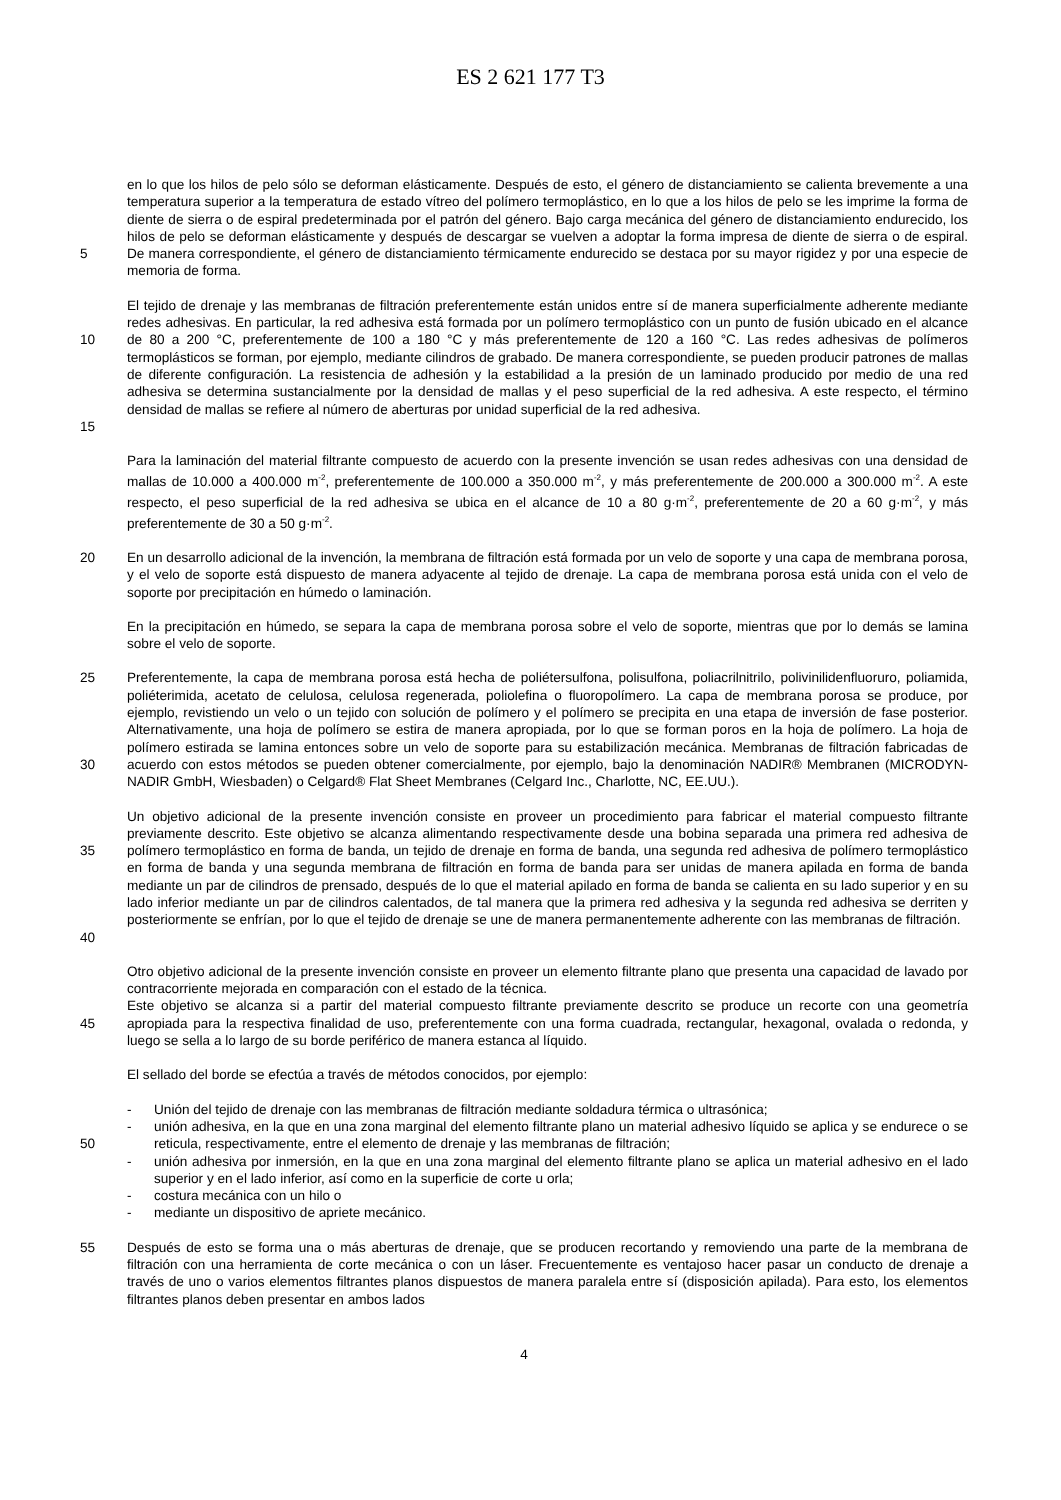ES 2 621 177 T3
5 en lo que los hilos de pelo sólo se deforman elásticamente. Después de esto, el género de distanciamiento se calienta brevemente a una temperatura superior a la temperatura de estado vítreo del polímero termoplástico, en lo que a los hilos de pelo se les imprime la forma de diente de sierra o de espiral predeterminada por el patrón del género. Bajo carga mecánica del género de distanciamiento endurecido, los hilos de pelo se deforman elásticamente y después de descargar se vuelven a adoptar la forma impresa de diente de sierra o de espiral. De manera correspondiente, el género de distanciamiento térmicamente endurecido se destaca por su mayor rigidez y por una especie de memoria de forma.
10
15
El tejido de drenaje y las membranas de filtración preferentemente están unidos entre sí de manera superficialmente adherente mediante redes adhesivas. En particular, la red adhesiva está formada por un polímero termoplástico con un punto de fusión ubicado en el alcance de 80 a 200 °C, preferentemente de 100 a 180 °C y más preferentemente de 120 a 160 °C. Las redes adhesivas de polímeros termoplásticos se forman, por ejemplo, mediante cilindros de grabado. De manera correspondiente, se pueden producir patrones de mallas de diferente configuración. La resistencia de adhesión y la estabilidad a la presión de un laminado producido por medio de una red adhesiva se determina sustancialmente por la densidad de mallas y el peso superficial de la red adhesiva. A este respecto, el término densidad de mallas se refiere al número de aberturas por unidad superficial de la red adhesiva.
Para la laminación del material filtrante compuesto de acuerdo con la presente invención se usan redes adhesivas con una densidad de mallas de 10.000 a 400.000 m<sup>-2</sup>, preferentemente de 100.000 a 350.000 m<sup>-2</sup>, y más preferentemente de 200.000 a 300.000 m<sup>-2</sup>. A este respecto, el peso superficial de la red adhesiva se ubica en el alcance de 10 a 80 g·m<sup>-2</sup>, preferentemente de 20 a 60 g·m<sup>-2</sup>, y más preferentemente de 30 a 50 g·m<sup>-2</sup>.
20 En un desarrollo adicional de la invención, la membrana de filtración está formada por un velo de soporte y una capa de membrana porosa, y el velo de soporte está dispuesto de manera adyacente al tejido de drenaje. La capa de membrana porosa está unida con el velo de soporte por precipitación en húmedo o laminación.
En la precipitación en húmedo, se separa la capa de membrana porosa sobre el velo de soporte, mientras que por lo demás se lamina sobre el velo de soporte.
25
30
Preferentemente, la capa de membrana porosa está hecha de poliétersulfona, polisulfona, poliacrilnitrilo, polivinilidenfluoruro, poliamida, poliéterimida, acetato de celulosa, celulosa regenerada, poliolefina o fluoropolímero. La capa de membrana porosa se produce, por ejemplo, revistiendo un velo o un tejido con solución de polímero y el polímero se precipita en una etapa de inversión de fase posterior. Alternativamente, una hoja de polímero se estira de manera apropiada, por lo que se forman poros en la hoja de polímero. La hoja de polímero estirada se lamina entonces sobre un velo de soporte para su estabilización mecánica. Membranas de filtración fabricadas de acuerdo con estos métodos se pueden obtener comercialmente, por ejemplo, bajo la denominación NADIR® Membranen (MICRODYN-NADIR GmbH, Wiesbaden) o Celgard® Flat Sheet Membranes (Celgard Inc., Charlotte, NC, EE.UU.).
35
40
Un objetivo adicional de la presente invención consiste en proveer un procedimiento para fabricar el material compuesto filtrante previamente descrito. Este objetivo se alcanza alimentando respectivamente desde una bobina separada una primera red adhesiva de polímero termoplástico en forma de banda, un tejido de drenaje en forma de banda, una segunda red adhesiva de polímero termoplástico en forma de banda y una segunda membrana de filtración en forma de banda para ser unidas de manera apilada en forma de banda mediante un par de cilindros de prensado, después de lo que el material apilado en forma de banda se calienta en su lado superior y en su lado inferior mediante un par de cilindros calentados, de tal manera que la primera red adhesiva y la segunda red adhesiva se derriten y posteriormente se enfrían, por lo que el tejido de drenaje se une de manera permanentemente adherente con las membranas de filtración.
45 Otro objetivo adicional de la presente invención consiste en proveer un elemento filtrante plano que presenta una capacidad de lavado por contracorriente mejorada en comparación con el estado de la técnica.
Este objetivo se alcanza si a partir del material compuesto filtrante previamente descrito se produce un recorte con una geometría apropiada para la respectiva finalidad de uso, preferentemente con una forma cuadrada, rectangular, hexagonal, ovalada o redonda, y luego se sella a lo largo de su borde periférico de manera estanca al líquido.
El sellado del borde se efectúa a través de métodos conocidos, por ejemplo:
50 - Unión del tejido de drenaje con las membranas de filtración mediante soldadura térmica o ultrasónica;
- unión adhesiva, en la que en una zona marginal del elemento filtrante plano un material adhesivo líquido se aplica y se endurece o se reticula, respectivamente, entre el elemento de drenaje y las membranas de filtración;
- unión adhesiva por inmersión, en la que en una zona marginal del elemento filtrante plano se aplica un material adhesivo en el lado superior y en el lado inferior, así como en la superficie de corte u orla;
- costura mecánica con un hilo o
- mediante un dispositivo de apriete mecánico.
55 Después de esto se forma una o más aberturas de drenaje, que se producen recortando y removiendo una parte de la membrana de filtración con una herramienta de corte mecánica o con un láser. Frecuentemente es ventajoso hacer pasar un conducto de drenaje a través de uno o varios elementos filtrantes planos dispuestos de manera paralela entre sí (disposición apilada). Para esto, los elementos filtrantes planos deben presentar en ambos lados
4